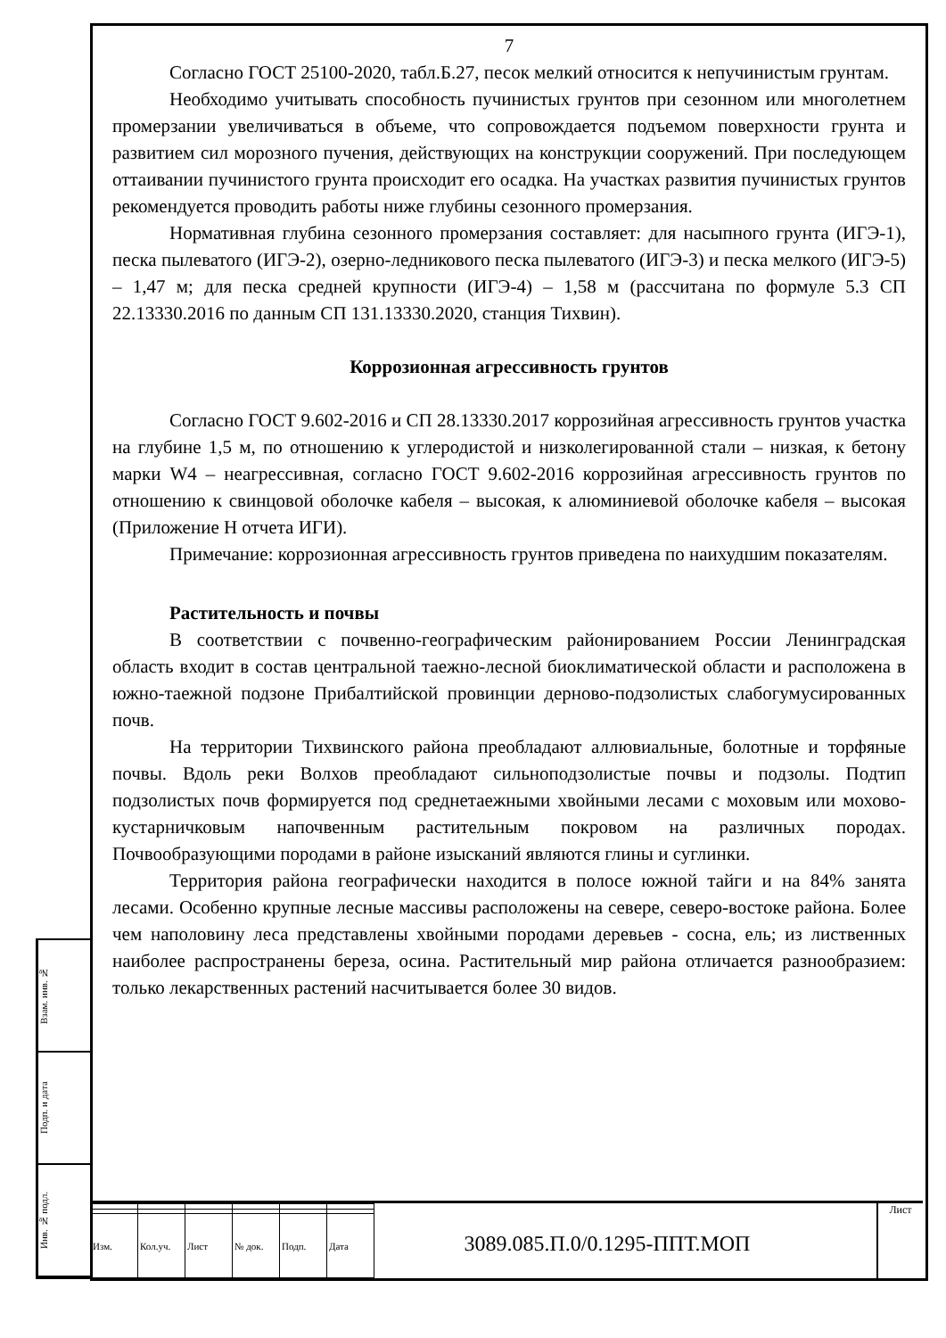Взам. инв. №
Подп. и дата
Инв. № подл.
7
Согласно ГОСТ 25100-2020, табл.Б.27, песок мелкий относится к непучинистым грунтам.
Необходимо учитывать способность пучинистых грунтов при сезонном или многолетнем промерзании увеличиваться в объеме, что сопровождается подъемом поверхности грунта и развитием сил морозного пучения, действующих на конструкции сооружений. При последующем оттаивании пучинистого грунта происходит его осадка. На участках развития пучинистых грунтов рекомендуется проводить работы ниже глубины сезонного промерзания.
Нормативная глубина сезонного промерзания составляет: для насыпного грунта (ИГЭ-1), песка пылеватого (ИГЭ-2), озерно-ледникового песка пылеватого (ИГЭ-3) и песка мелкого (ИГЭ-5) – 1,47 м; для песка средней крупности (ИГЭ-4) – 1,58 м (рассчитана по формуле 5.3 СП 22.13330.2016 по данным СП 131.13330.2020, станция Тихвин).
Коррозионная агрессивность грунтов
Согласно ГОСТ 9.602-2016 и СП 28.13330.2017 коррозийная агрессивность грунтов участка на глубине 1,5 м, по отношению к углеродистой и низколегированной стали – низкая, к бетону марки W4 – неагрессивная, согласно ГОСТ 9.602-2016 коррозийная агрессивность грунтов по отношению к свинцовой оболочке кабеля – высокая, к алюминиевой оболочке кабеля – высокая (Приложение Н отчета ИГИ).
Примечание: коррозионная агрессивность грунтов приведена по наихудшим показателям.
Растительность и почвы
В соответствии с почвенно-географическим районированием России Ленинградская область входит в состав центральной таежно-лесной биоклиматической области и расположена в южно-таежной подзоне Прибалтийской провинции дерново-подзолистых слабогумусированных почв.
На территории Тихвинского района преобладают аллювиальные, болотные и торфяные почвы. Вдоль реки Волхов преобладают сильноподзолистые почвы и подзолы. Подтип подзолистых почв формируется под среднетаежными хвойными лесами с моховым или мохово-кустарничковым напочвенным растительным покровом на различных породах. Почвообразующими породами в районе изысканий являются глины и суглинки.
Территория района географически находится в полосе южной тайги и на 84% занята лесами. Особенно крупные лесные массивы расположены на севере, северо-востоке района. Более чем наполовину леса представлены хвойными породами деревьев - сосна, ель; из лиственных наиболее распространены береза, осина. Растительный мир района отличается разнообразием: только лекарственных растений насчитывается более 30 видов.
| Изм. | Кол.уч. | Лист | № док. | Подп. | Дата |
3089.085.П.0/0.1295-ППТ.МОП
Лист